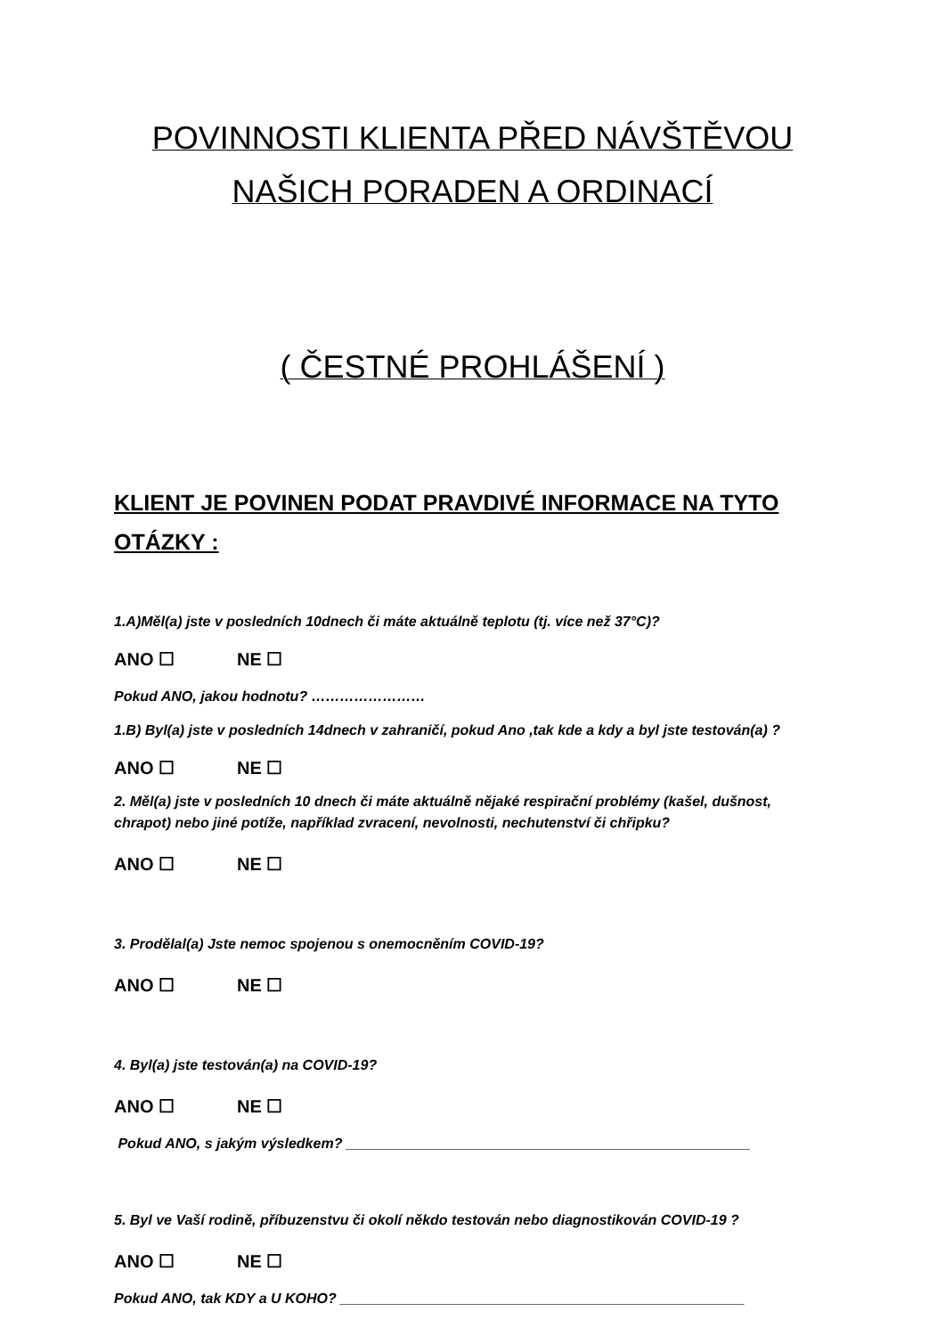POVINNOSTI KLIENTA PŘED NÁVŠTĚVOU
NAŠICH PORADEN A ORDINACÍ
( ČESTNÉ PROHLÁŠENÍ )
KLIENT JE POVINEN PODAT PRAVDIVÉ INFORMACE NA TYTO OTÁZKY :
1.A)Měl(a) jste v posledních 10dnech či máte aktuálně teplotu (tj. více než 37°C)?
ANO ☐ NE ☐
Pokud ANO, jakou hodnotu? ……………………
1.B) Byl(a) jste v posledních 14dnech v zahraničí, pokud Ano ,tak kde a kdy a byl jste testován(a) ?
ANO ☐ NE ☐
2. Měl(a) jste v posledních 10 dnech či máte aktuálně nějaké respirační problémy (kašel, dušnost, chrapot) nebo jiné potíže, například zvracení, nevolnosti, nechutenství či chřipku?
ANO ☐ NE ☐
3. Prodělal(a) Jste nemoc spojenou s onemocněním COVID-19?
ANO ☐ NE ☐
4. Byl(a) jste testován(a) na COVID-19?
ANO ☐ NE ☐
Pokud ANO, s jakým výsledkem? ___________________________________________________
5. Byl ve Vaší rodině, příbuzenstvu či okolí někdo testován nebo diagnostikován COVID-19 ?
ANO ☐ NE ☐
Pokud ANO, tak KDY a U KOHO? ___________________________________________________